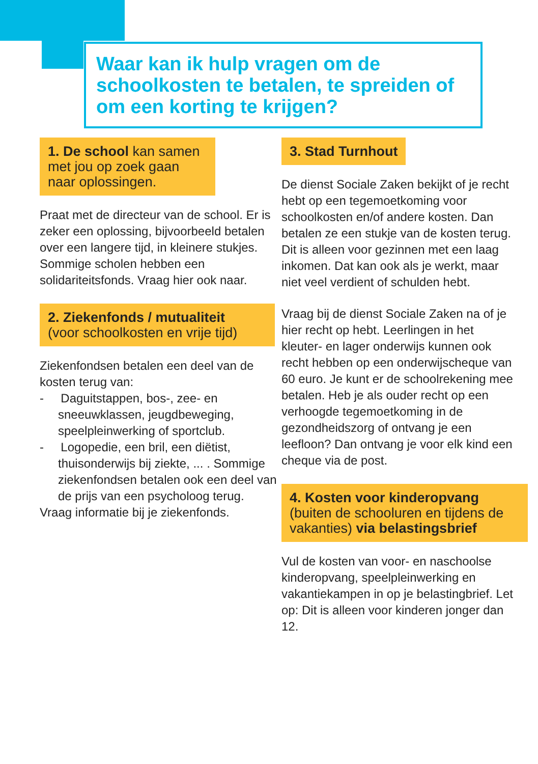Waar kan ik hulp vragen om de schoolkosten te betalen, te spreiden of om een korting te krijgen?
1. De school kan samen met jou op zoek gaan naar oplossingen.
Praat met de directeur van de school. Er is zeker een oplossing, bijvoorbeeld betalen over een langere tijd, in kleinere stukjes. Sommige scholen hebben een solidariteitsfonds. Vraag hier ook naar.
2. Ziekenfonds / mutualiteit
(voor schoolkosten en vrije tijd)
Ziekenfondsen betalen een deel van de kosten terug van:
- Daguitstappen, bos-, zee- en sneeuwklassen, jeugdbeweging, speelpleinwerking of sportclub.
- Logopedie, een bril, een diëtist, thuisonderwijs bij ziekte, ... . Sommige ziekenfondsen betalen ook een deel van de prijs van een psycholoog terug.
Vraag informatie bij je ziekenfonds.
3. Stad Turnhout
De dienst Sociale Zaken bekijkt of je recht hebt op een tegemoetkoming voor schoolkosten en/of andere kosten. Dan betalen ze een stukje van de kosten terug. Dit is alleen voor gezinnen met een laag inkomen. Dat kan ook als je werkt, maar niet veel verdient of schulden hebt.
Vraag bij de dienst Sociale Zaken na of je hier recht op hebt. Leerlingen in het kleuter- en lager onderwijs kunnen ook recht hebben op een onderwijscheque van 60 euro. Je kunt er de schoolrekening mee betalen. Heb je als ouder recht op een verhoogde tegemoetkoming in de gezondheidszorg of ontvang je een leefloon? Dan ontvang je voor elk kind een cheque via de post.
4. Kosten voor kinderopvang (buiten de schooluren en tijdens de vakanties) via belastingsbrief
Vul de kosten van voor- en naschoolse kinderopvang, speelpleinwerking en vakantiekampen in op je belastingbrief. Let op: Dit is alleen voor kinderen jonger dan 12.